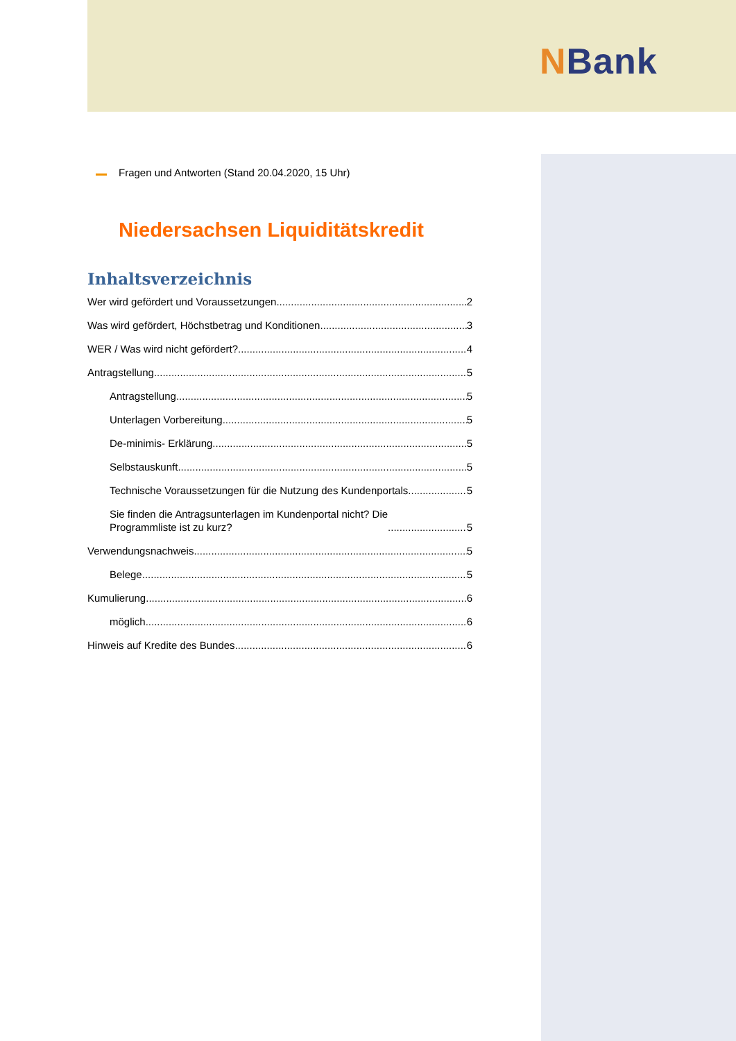NBank
Fragen und Antworten (Stand 20.04.2020, 15 Uhr)
Niedersachsen Liquiditätskredit
Inhaltsverzeichnis
Wer wird gefördert und Voraussetzungen 2
Was wird gefördert, Höchstbetrag und Konditionen 3
WER / Was wird nicht gefördert? 4
Antragstellung 5
Antragstellung 5
Unterlagen Vorbereitung 5
De-minimis- Erklärung 5
Selbstauskunft 5
Technische Voraussetzungen für die Nutzung des Kundenportals 5
Sie finden die Antragsunterlagen im Kundenportal nicht? Die
Programmliste ist zu kurz? 5
Verwendungsnachweis 5
Belege 5
Kumulierung 6
möglich 6
Hinweis auf Kredite des Bundes 6